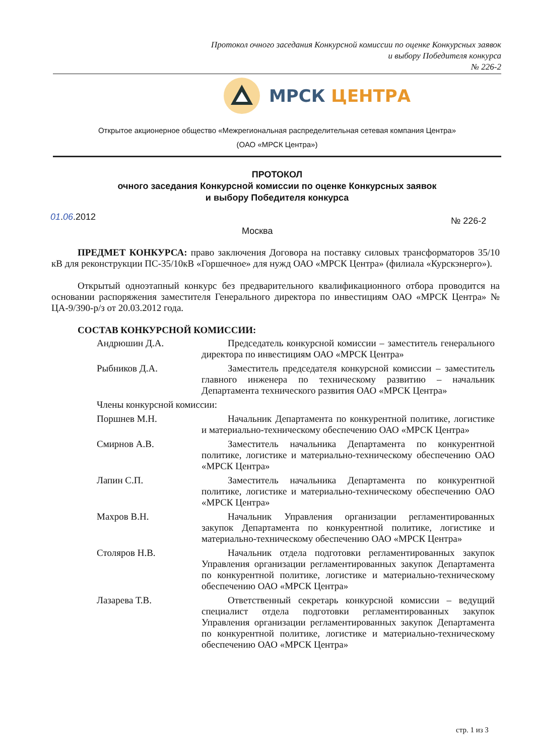Протокол очного заседания Конкурсной комиссии по оценке Конкурсных заявок
и выбору Победителя конкурса
№ 226-2
МРСК ЦЕНТРА
Открытое акционерное общество «Межрегиональная распределительная сетевая компания Центра»
(ОАО «МРСК Центра»)
ПРОТОКОЛ
очного заседания Конкурсной комиссии по оценке Конкурсных заявок
и выбору Победителя конкурса
01.06.2012 № 226-2
Москва
ПРЕДМЕТ КОНКУРСА: право заключения Договора на поставку силовых трансформаторов 35/10 кВ для реконструкции ПС-35/10кВ «Горшечное» для нужд ОАО «МРСК Центра» (филиала «Курскэнерго»).
Открытый одноэтапный конкурс без предварительного квалификационного отбора проводится на основании распоряжения заместителя Генерального директора по инвестициям ОАО «МРСК Центра» № ЦА-9/390-р/з от 20.03.2012 года.
СОСТАВ КОНКУРСНОЙ КОМИССИИ:
Андрюшин Д.А. Председатель конкурсной комиссии – заместитель генерального директора по инвестициям ОАО «МРСК Центра»
Рыбников Д.А. Заместитель председателя конкурсной комиссии – заместитель главного инженера по техническому развитию – начальник Департамента технического развития ОАО «МРСК Центра»
Члены конкурсной комиссии:
Поршнев М.Н. Начальник Департамента по конкурентной политике, логистике и материально-техническому обеспечению ОАО «МРСК Центра»
Смирнов А.В. Заместитель начальника Департамента по конкурентной политике, логистике и материально-техническому обеспечению ОАО «МРСК Центра»
Лапин С.П. Заместитель начальника Департамента по конкурентной политике, логистике и материально-техническому обеспечению ОАО «МРСК Центра»
Махров В.Н. Начальник Управления организации регламентированных закупок Департамента по конкурентной политике, логистике и материально-техническому обеспечению ОАО «МРСК Центра»
Столяров Н.В. Начальник отдела подготовки регламентированных закупок Управления организации регламентированных закупок Департамента по конкурентной политике, логистике и материально-техническому обеспечению ОАО «МРСК Центра»
Лазарева Т.В. Ответственный секретарь конкурсной комиссии – ведущий специалист отдела подготовки регламентированных закупок Управления организации регламентированных закупок Департамента по конкурентной политике, логистике и материально-техническому обеспечению ОАО «МРСК Центра»
стр. 1 из 3